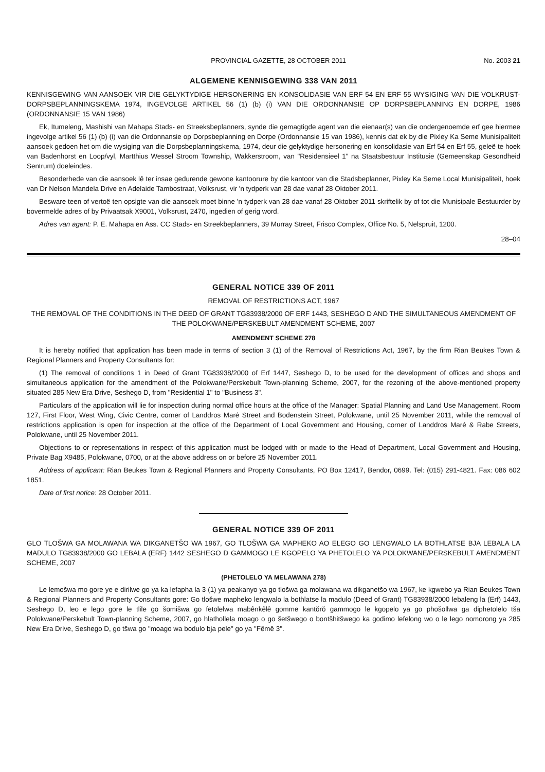PROVINCIAL GAZETTE, 28 OCTOBER 2011 No. 2003 21
ALGEMENE KENNISGEWING 338 VAN 2011
KENNISGEWING VAN AANSOEK VIR DIE GELYKTYDIGE HERSONERING EN KONSOLIDASIE VAN ERF 54 EN ERF 55 WYSIGING VAN DIE VOLKRUST-DORPSBEPLANNINGSKEMA 1974, INGEVOLGE ARTIKEL 56 (1) (b) (i) VAN DIE ORDONNANSIE OP DORPSBEPLANNING EN DORPE, 1986 (ORDONNANSIE 15 VAN 1986)
Ek, Itumeleng, Mashishi van Mahapa Stads- en Streeksbeplanners, synde die gemagtigde agent van die eienaar(s) van die ondergenoemde erf gee hiermee ingevolge artikel 56 (1) (b) (i) van die Ordonnansie op Dorpsbeplanning en Dorpe (Ordonnansie 15 van 1986), kennis dat ek by die Pixley Ka Seme Munisipaliteit aansoek gedoen het om die wysiging van die Dorpsbeplanningskema, 1974, deur die gelyktydige hersonering en konsolidasie van Erf 54 en Erf 55, geleë te hoek van Badenhorst en Loop/vyl, Martthius Wessel Stroom Township, Wakkerstroom, van "Residensieel 1" na Staatsbestuur Institusie (Gemeenskap Gesondheid Sentrum) doeleindes.
Besonderhede van die aansoek lê ter insae gedurende gewone kantoorure by die kantoor van die Stadsbeplanner, Pixley Ka Seme Local Munisipaliteit, hoek van Dr Nelson Mandela Drive en Adelaide Tambostraat, Volksrust, vir 'n tydperk van 28 dae vanaf 28 Oktober 2011.
Besware teen of vertoë ten opsigte van die aansoek moet binne 'n tydperk van 28 dae vanaf 28 Oktober 2011 skriftelik by of tot die Munisipale Bestuurder by bovermelde adres of by Privaatsak X9001, Volksrust, 2470, ingedien of gerig word.
Adres van agent: P. E. Mahapa en Ass. CC Stads- en Streekbeplanners, 39 Murray Street, Frisco Complex, Office No. 5, Nelspruit, 1200.
28–04
GENERAL NOTICE 339 OF 2011
REMOVAL OF RESTRICTIONS ACT, 1967
THE REMOVAL OF THE CONDITIONS IN THE DEED OF GRANT TG83938/2000 OF ERF 1443, SESHEGO D AND THE SIMULTANEOUS AMENDMENT OF THE POLOKWANE/PERSKEBULT AMENDMENT SCHEME, 2007
AMENDMENT SCHEME 278
It is hereby notified that application has been made in terms of section 3 (1) of the Removal of Restrictions Act, 1967, by the firm Rian Beukes Town & Regional Planners and Property Consultants for:
(1) The removal of conditions 1 in Deed of Grant TG83938/2000 of Erf 1447, Seshego D, to be used for the development of offices and shops and simultaneous application for the amendment of the Polokwane/Perskebult Town-planning Scheme, 2007, for the rezoning of the above-mentioned property situated 285 New Era Drive, Seshego D, from "Residential 1" to "Business 3".
Particulars of the application will lie for inspection during normal office hours at the office of the Manager: Spatial Planning and Land Use Management, Room 127, First Floor, West Wing, Civic Centre, corner of Landdros Maré Street and Bodenstein Street, Polokwane, until 25 November 2011, while the removal of restrictions application is open for inspection at the office of the Department of Local Government and Housing, corner of Landdros Maré & Rabe Streets, Polokwane, until 25 November 2011.
Objections to or representations in respect of this application must be lodged with or made to the Head of Department, Local Government and Housing, Private Bag X9485, Polokwane, 0700, or at the above address on or before 25 November 2011.
Address of applicant: Rian Beukes Town & Regional Planners and Property Consultants, PO Box 12417, Bendor, 0699. Tel: (015) 291-4821. Fax: 086 602 1851.
Date of first notice: 28 October 2011.
GENERAL NOTICE 339 OF 2011
GLO TLOŠWA GA MOLAWANA WA DIKGANETŠO WA 1967, GO TLOŠWA GA MAPHEKO AO ELEGO GO LENGWALO LA BOTHLATSE BJA LEBALA LA MADULO TG83938/2000 GO LEBALA (ERF) 1442 SESHEGO D GAMMOGO LE KGOPELO YA PHETOLELO YA POLOKWANE/PERSKEBULT AMENDMENT SCHEME, 2007
(PHETOLELO YA MELAWANA 278)
Le lemošwa mo gore ye e dirilwe go ya ka lefapha la 3 (1) ya peakanyo ya go tlošwa ga molawana wa dikganetšo wa 1967, ke kgwebo ya Rian Beukes Town & Regional Planners and Property Consultants gore: Go tlošwe mapheko lengwalo la bothlatse la madulo (Deed of Grant) TG83938/2000 lebaleng la (Erf) 1443, Seshego D, leo e lego gore le tlile go šomišwa go fetolelwa mabênkêlê gomme kantŏrŏ gammogo le kgopelo ya go phošollwa ga diphetolelo tša Polokwane/Perskebult Town-planning Scheme, 2007, go hlathollela moago o go šetšwego o bontšhitšwego ka godimo lefelong wo o le lego nomorong ya 285 New Era Drive, Seshego D, go tšwa go "moago wa bodulo bja pele" go ya "Fêmê 3".